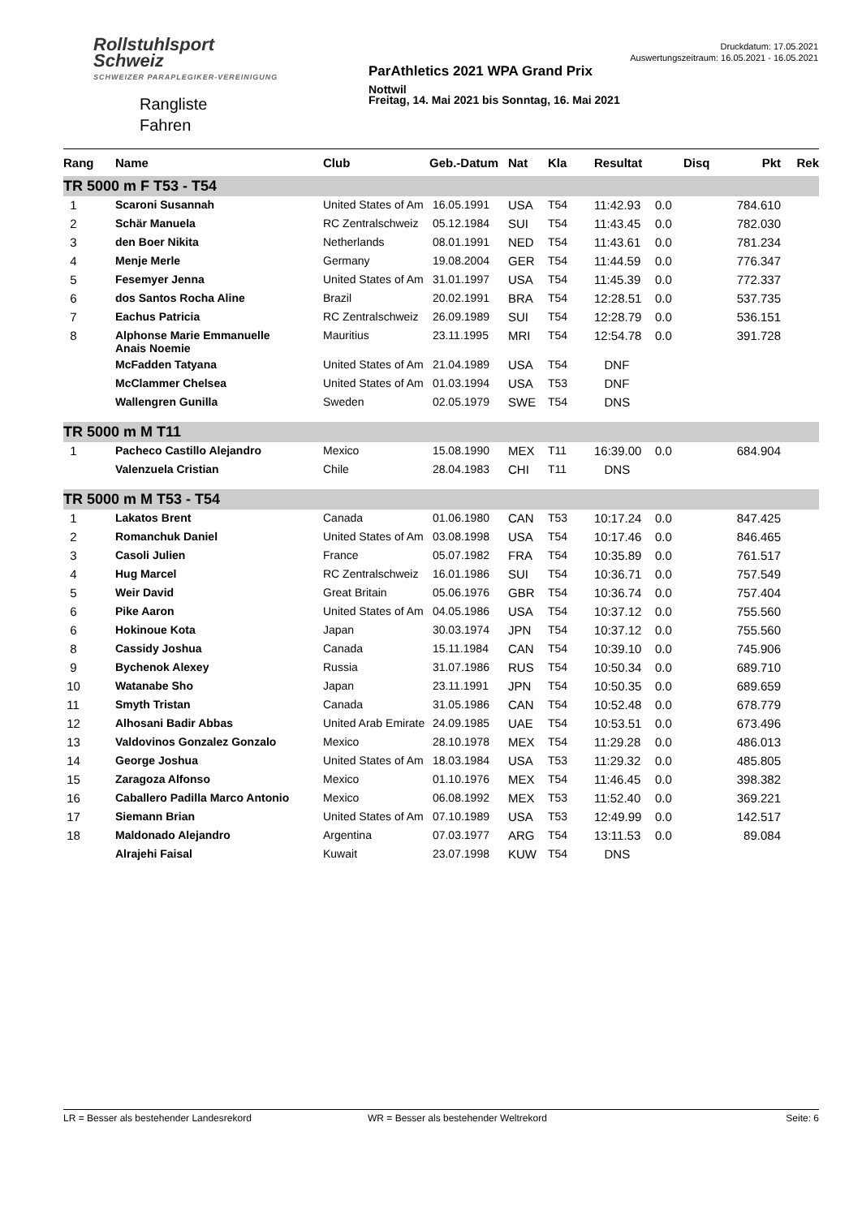Rollstuhlsport
Schweiz
SCHWEIZER PARAPLEGIKER-VEREINIGUNG
Rangliste
Fahren
Druckdatum: 17.05.2021
Auswertungszeitraum: 16.05.2021 - 16.05.2021
ParAthletics 2021 WPA Grand Prix
Nottwil
Freitag, 14. Mai 2021 bis Sonntag, 16. Mai 2021
| Rang | Name | Club | Geb.-Datum | Nat | Kla | Resultat | | Disq | Pkt | Rek |
| --- | --- | --- | --- | --- | --- | --- | --- | --- | --- | --- |
| TR 5000 m F T53 - T54 | | | | | | | | | | |
| 1 | Scaroni Susannah | United States of Am | 16.05.1991 | USA | T54 | 11:42.93 | 0.0 | | 784.610 | |
| 2 | Schär Manuela | RC Zentralschweiz | 05.12.1984 | SUI | T54 | 11:43.45 | 0.0 | | 782.030 | |
| 3 | den Boer Nikita | Netherlands | 08.01.1991 | NED | T54 | 11:43.61 | 0.0 | | 781.234 | |
| 4 | Menje Merle | Germany | 19.08.2004 | GER | T54 | 11:44.59 | 0.0 | | 776.347 | |
| 5 | Fesemyer Jenna | United States of Am | 31.01.1997 | USA | T54 | 11:45.39 | 0.0 | | 772.337 | |
| 6 | dos Santos Rocha Aline | Brazil | 20.02.1991 | BRA | T54 | 12:28.51 | 0.0 | | 537.735 | |
| 7 | Eachus Patricia | RC Zentralschweiz | 26.09.1989 | SUI | T54 | 12:28.79 | 0.0 | | 536.151 | |
| 8 | Alphonse Marie Emmanuelle Anais Noemie | Mauritius | 23.11.1995 | MRI | T54 | 12:54.78 | 0.0 | | 391.728 | |
| | McFadden Tatyana | United States of Am | 21.04.1989 | USA | T54 | DNF | | | | |
| | McClammer Chelsea | United States of Am | 01.03.1994 | USA | T53 | DNF | | | | |
| | Wallengren Gunilla | Sweden | 02.05.1979 | SWE | T54 | DNS | | | | |
| TR 5000 m M T11 | | | | | | | | | | |
| 1 | Pacheco Castillo Alejandro | Mexico | 15.08.1990 | MEX | T11 | 16:39.00 | 0.0 | | 684.904 | |
| | Valenzuela Cristian | Chile | 28.04.1983 | CHI | T11 | DNS | | | | |
| TR 5000 m M T53 - T54 | | | | | | | | | | |
| 1 | Lakatos Brent | Canada | 01.06.1980 | CAN | T53 | 10:17.24 | 0.0 | | 847.425 | |
| 2 | Romanchuk Daniel | United States of Am | 03.08.1998 | USA | T54 | 10:17.46 | 0.0 | | 846.465 | |
| 3 | Casoli Julien | France | 05.07.1982 | FRA | T54 | 10:35.89 | 0.0 | | 761.517 | |
| 4 | Hug Marcel | RC Zentralschweiz | 16.01.1986 | SUI | T54 | 10:36.71 | 0.0 | | 757.549 | |
| 5 | Weir David | Great Britain | 05.06.1976 | GBR | T54 | 10:36.74 | 0.0 | | 757.404 | |
| 6 | Pike Aaron | United States of Am | 04.05.1986 | USA | T54 | 10:37.12 | 0.0 | | 755.560 | |
| 6 | Hokinoue Kota | Japan | 30.03.1974 | JPN | T54 | 10:37.12 | 0.0 | | 755.560 | |
| 8 | Cassidy Joshua | Canada | 15.11.1984 | CAN | T54 | 10:39.10 | 0.0 | | 745.906 | |
| 9 | Bychenok Alexey | Russia | 31.07.1986 | RUS | T54 | 10:50.34 | 0.0 | | 689.710 | |
| 10 | Watanabe Sho | Japan | 23.11.1991 | JPN | T54 | 10:50.35 | 0.0 | | 689.659 | |
| 11 | Smyth Tristan | Canada | 31.05.1986 | CAN | T54 | 10:52.48 | 0.0 | | 678.779 | |
| 12 | Alhosani Badir Abbas | United Arab Emirate | 24.09.1985 | UAE | T54 | 10:53.51 | 0.0 | | 673.496 | |
| 13 | Valdovinos Gonzalez Gonzalo | Mexico | 28.10.1978 | MEX | T54 | 11:29.28 | 0.0 | | 486.013 | |
| 14 | George Joshua | United States of Am | 18.03.1984 | USA | T53 | 11:29.32 | 0.0 | | 485.805 | |
| 15 | Zaragoza Alfonso | Mexico | 01.10.1976 | MEX | T54 | 11:46.45 | 0.0 | | 398.382 | |
| 16 | Caballero Padilla Marco Antonio | Mexico | 06.08.1992 | MEX | T53 | 11:52.40 | 0.0 | | 369.221 | |
| 17 | Siemann Brian | United States of Am | 07.10.1989 | USA | T53 | 12:49.99 | 0.0 | | 142.517 | |
| 18 | Maldonado Alejandro | Argentina | 07.03.1977 | ARG | T54 | 13:11.53 | 0.0 | | 89.084 | |
| | Alrajehi Faisal | Kuwait | 23.07.1998 | KUW | T54 | DNS | | | | |
LR = Besser als bestehender Landesrekord WR = Besser als bestehender Weltrekord Seite: 6